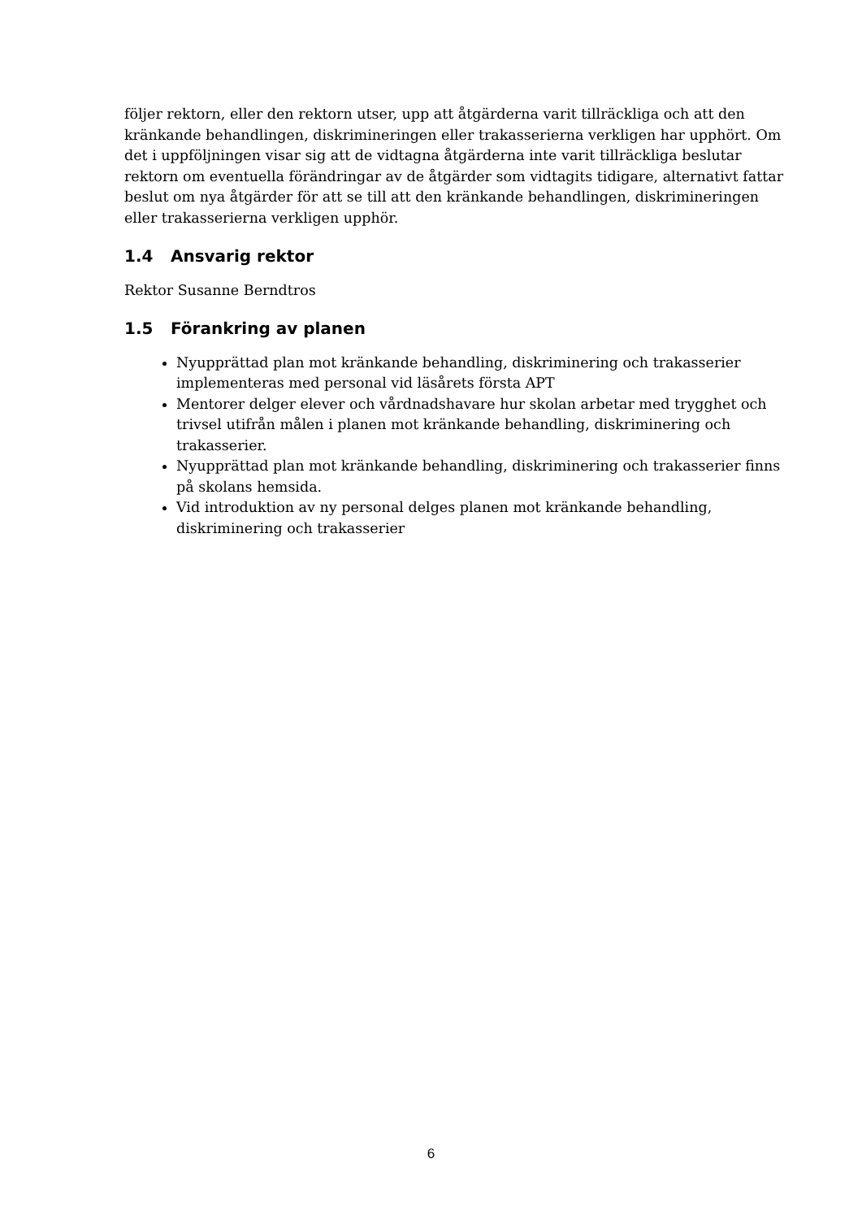följer rektorn, eller den rektorn utser, upp att åtgärderna varit tillräckliga och att den kränkande behandlingen, diskrimineringen eller trakasserierna verkligen har upphört. Om det i uppföljningen visar sig att de vidtagna åtgärderna inte varit tillräckliga beslutar rektorn om eventuella förändringar av de åtgärder som vidtagits tidigare, alternativt fattar beslut om nya åtgärder för att se till att den kränkande behandlingen, diskrimineringen eller trakasserierna verkligen upphör.
1.4 Ansvarig rektor
Rektor Susanne Berndtros
1.5 Förankring av planen
Nyupprättad plan mot kränkande behandling, diskriminering och trakasserier implementeras med personal vid läsårets första APT
Mentorer delger elever och vårdnadshavare hur skolan arbetar med trygghet och trivsel utifrån målen i planen mot kränkande behandling, diskriminering och trakasserier.
Nyupprättad plan mot kränkande behandling, diskriminering och trakasserier finns på skolans hemsida.
Vid introduktion av ny personal delges planen mot kränkande behandling, diskriminering och trakasserier
6